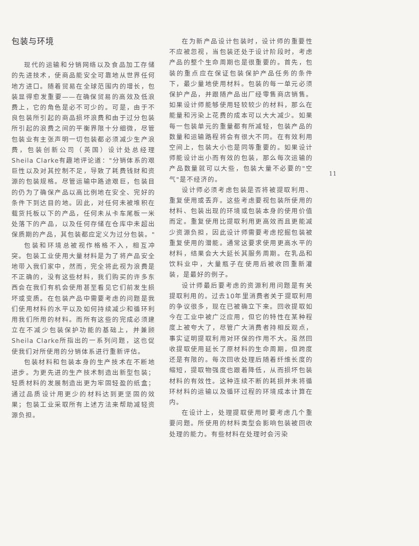包装与环境
现代的运输和分销网络以及食品加工存储的先进技术，使商品能安全可靠地从世界任何地方进口。随着贸易在全球范围内的增长，包装显得愈发重要——在确保贸易的高效及低浪费上，它的角色是必不可少的。可是，由于不良包装所引起的商品损坏浪费和由于过分包装所引起的浪费之间的平衡界限十分细微，尽管包装业有主张声明一切包装都必须减少生产浪费，包装创新公司（英国）设计处总经理Sheila Clarke有趣地评论道："分销体系的艰巨性以及对其控制不足，导致了耗费钱财和资源的包装规格。尽管运输中路途艰巨，包装目的仍为了确保产品以高比例地在安全、完好的条件下到达目的地。因此，对任何未被堆积在载货托板以下的产品，任何未从卡车尾板一米处落下的产品，以及任何存储在仓库中未超出保质期的产品，其包装都应定义为过分包装。"
包装和环境总被视作格格不入，相互冲突。包装工业使用大量材料是为了将产品安全地带入我们家中，然而，完全将此视为浪费是不正确的，没有这些材料，我们购买的许多东西会在我们有机会使用甚至看见它们前发生损坏或变质。在包装产品中需要考虑的问题是我们使用材料的水平以及如何持续减少和循环利用我们所用的材料。而所有这些的完成必须建立在不减少包装保护功能的基础上，并兼顾Sheila Clarke所指出的一系列问题，这也促使我们对所使用的分销体系进行重新评估。
包装材料和包装本身的生产技术在不断地进步。为更先进的生产技术制造出新型包装；轻质材料的发展制造出更为牢固轻盈的纸盒；通过品质设计用更少的材料达到更坚固的效果；包装工业采取所有上述方法来帮助减轻资源负担。
在为新产品设计包装时，设计师的重要性不应被忽视，当包装还处于设计阶段时，考虑产品的整个生命周期也是很重要的。首先，包装的重点应在保证包装保护产品任务的条件下，最少量地使用材料。包装的每一单元必须保护产品，并跟随产品出厂经零售商店销售。如果设计师能够使用轻较较少的材料，那么在能量和污染上花费的成本可以大大减少。如果每一包装单元的重量都有所减轻，包装产品的数量和运输路程将会有很大不同。在有效利用空间上，包装大小也是同等重要的。如果设计师能设计出小而有效的包装，那么每次运输的产品数量就可以大些，包装大量不必要的"空气"是不经济的。
设计师必须考虑包装是否将被提取利用、重复使用或丢弃。这些考虑要视包装所使用的材料、包装出现的环境或包装本身的使用价值而定。重复使用比提取利用更高效而且更能减少资源负担，因此设计师需要考虑挖掘包装被重复使用的潜能。通常这要求使用更高水平的材料，结果会大大延长其服务周期。在乳品和饮料业中，大量瓶子在使用后被收回重新灌装，是最好的例子。
设计师最后要考虑的资源利用问题是有关提取利用的。过去10年里消费者关于提取利用的争议很多，现在已被确立下来。回收提取如今在工业中被广泛应用，但它的特性在某种程度上被夸大了，尽管广大消费者持相反观点，事实证明提取利用对环保的作用不大。虽然回收提取使用延长了原材料的生命周期，但跨度还是有限的。每次回收处理后随着纤维长度的缩短，提取物强度也跟着降低，从而损坏包装材料的有效性。这种连续不断的耗损并未将循环材料的运输以及循环过程的环境成本计算在内。
在设计上，处理提取使用时要考虑几个重要问题。所使用的材料类型会影响包装被回收处理的能力。有些材料在处理时会污染
11